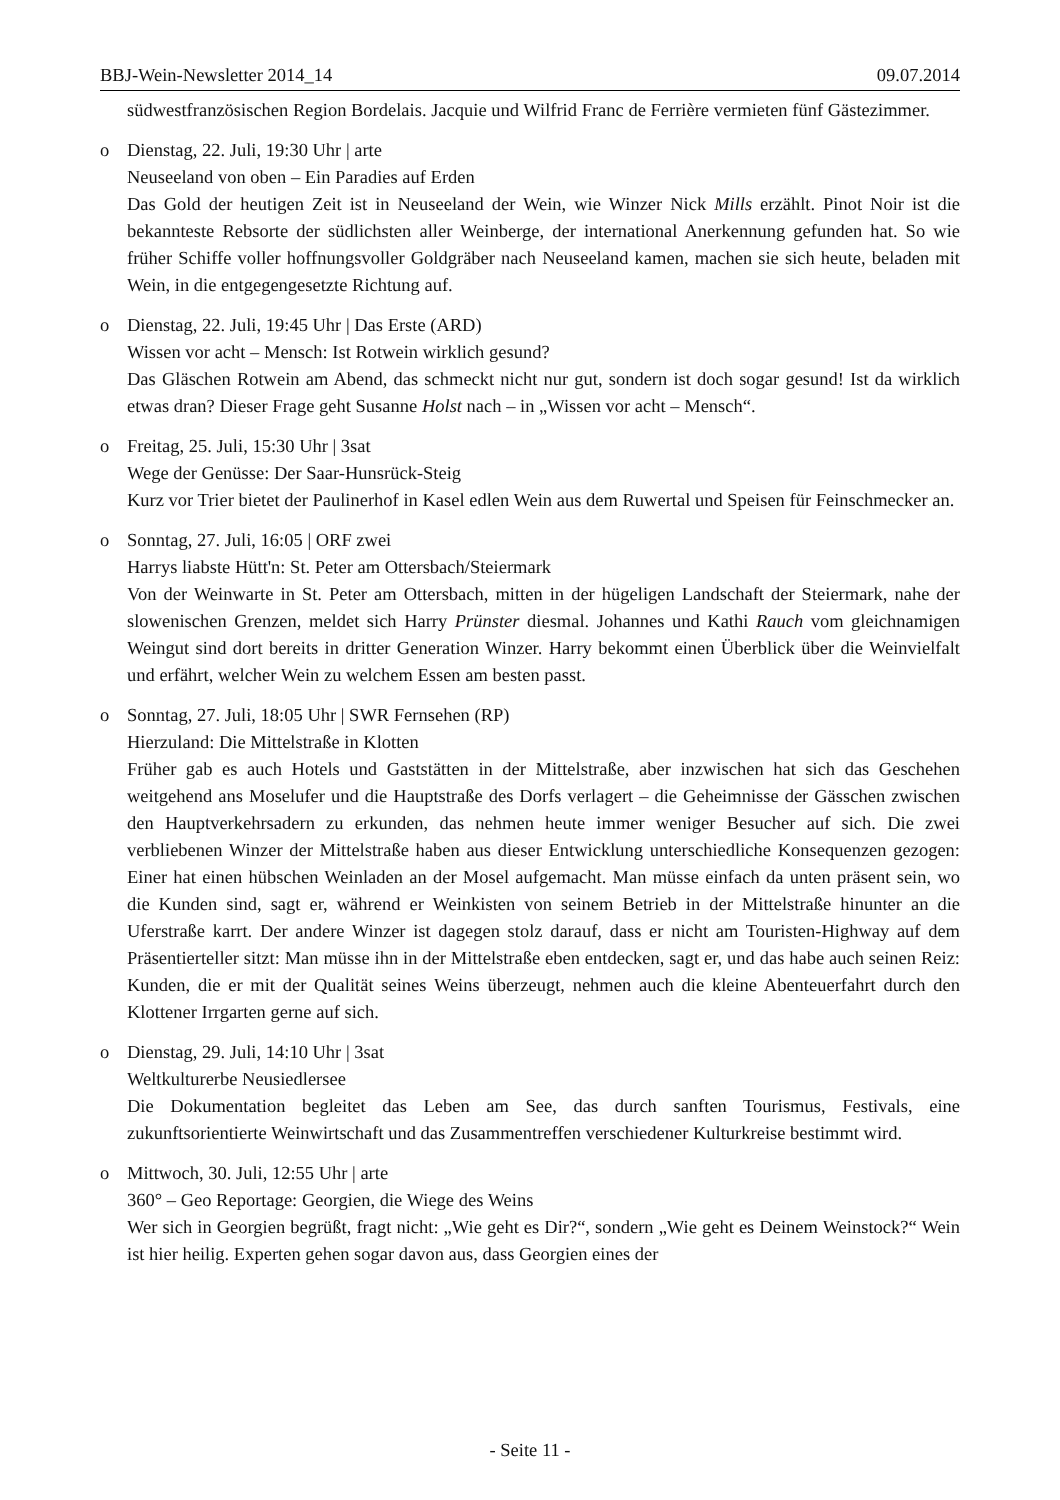BBJ-Wein-Newsletter 2014_14 09.07.2014
südwestfranzösischen Region Bordelais. Jacquie und Wilfrid Franc de Ferrière vermieten fünf Gästezimmer.
o Dienstag, 22. Juli, 19:30 Uhr | arte
Neuseeland von oben – Ein Paradies auf Erden
Das Gold der heutigen Zeit ist in Neuseeland der Wein, wie Winzer Nick Mills erzählt. Pinot Noir ist die bekannteste Rebsorte der südlichsten aller Weinberge, der international Anerkennung gefunden hat. So wie früher Schiffe voller hoffnungsvoller Goldgräber nach Neuseeland kamen, machen sie sich heute, beladen mit Wein, in die entgegengesetzte Richtung auf.
o Dienstag, 22. Juli, 19:45 Uhr | Das Erste (ARD)
Wissen vor acht – Mensch: Ist Rotwein wirklich gesund?
Das Gläschen Rotwein am Abend, das schmeckt nicht nur gut, sondern ist doch sogar gesund! Ist da wirklich etwas dran? Dieser Frage geht Susanne Holst nach – in „Wissen vor acht – Mensch“.
o Freitag, 25. Juli, 15:30 Uhr | 3sat
Wege der Genüsse: Der Saar-Hunsrück-Steig
Kurz vor Trier bietet der Paulinerhof in Kasel edlen Wein aus dem Ruwertal und Speisen für Feinschmecker an.
o Sonntag, 27. Juli, 16:05 | ORF zwei
Harrys liabste Hütt'n: St. Peter am Ottersbach/Steiermark
Von der Weinwarte in St. Peter am Ottersbach, mitten in der hügeligen Landschaft der Steiermark, nahe der slowenischen Grenzen, meldet sich Harry Prünster diesmal. Johannes und Kathi Rauch vom gleichnamigen Weingut sind dort bereits in dritter Generation Winzer. Harry bekommt einen Überblick über die Weinvielfalt und erfährt, welcher Wein zu welchem Essen am besten passt.
o Sonntag, 27. Juli, 18:05 Uhr | SWR Fernsehen (RP)
Hierzuland: Die Mittelstraße in Klotten
Früher gab es auch Hotels und Gaststätten in der Mittelstraße, aber inzwischen hat sich das Geschehen weitgehend ans Moselufer und die Hauptstraße des Dorfs verlagert – die Geheimnisse der Gässchen zwischen den Hauptverkehrsadern zu erkunden, das nehmen heute immer weniger Besucher auf sich. Die zwei verbliebenen Winzer der Mittelstraße haben aus dieser Entwicklung unterschiedliche Konsequenzen gezogen: Einer hat einen hübschen Weinladen an der Mosel aufgemacht. Man müsse einfach da unten präsent sein, wo die Kunden sind, sagt er, während er Weinkisten von seinem Betrieb in der Mittelstraße hinunter an die Uferstraße karrt. Der andere Winzer ist dagegen stolz darauf, dass er nicht am Touristen-Highway auf dem Präsentierteller sitzt: Man müsse ihn in der Mittelstraße eben entdecken, sagt er, und das habe auch seinen Reiz: Kunden, die er mit der Qualität seines Weins überzeugt, nehmen auch die kleine Abenteuerfahrt durch den Klottener Irrgarten gerne auf sich.
o Dienstag, 29. Juli, 14:10 Uhr | 3sat
Weltkulturerbe Neusiedlersee
Die Dokumentation begleitet das Leben am See, das durch sanften Tourismus, Festivals, eine zukunftsorientierte Weinwirtschaft und das Zusammentreffen verschiedener Kulturkreise bestimmt wird.
o Mittwoch, 30. Juli, 12:55 Uhr | arte
360° – Geo Reportage: Georgien, die Wiege des Weins
Wer sich in Georgien begrüßt, fragt nicht: „Wie geht es Dir?“, sondern „Wie geht es Deinem Weinstock?“ Wein ist hier heilig. Experten gehen sogar davon aus, dass Georgien eines der
- Seite 11 -